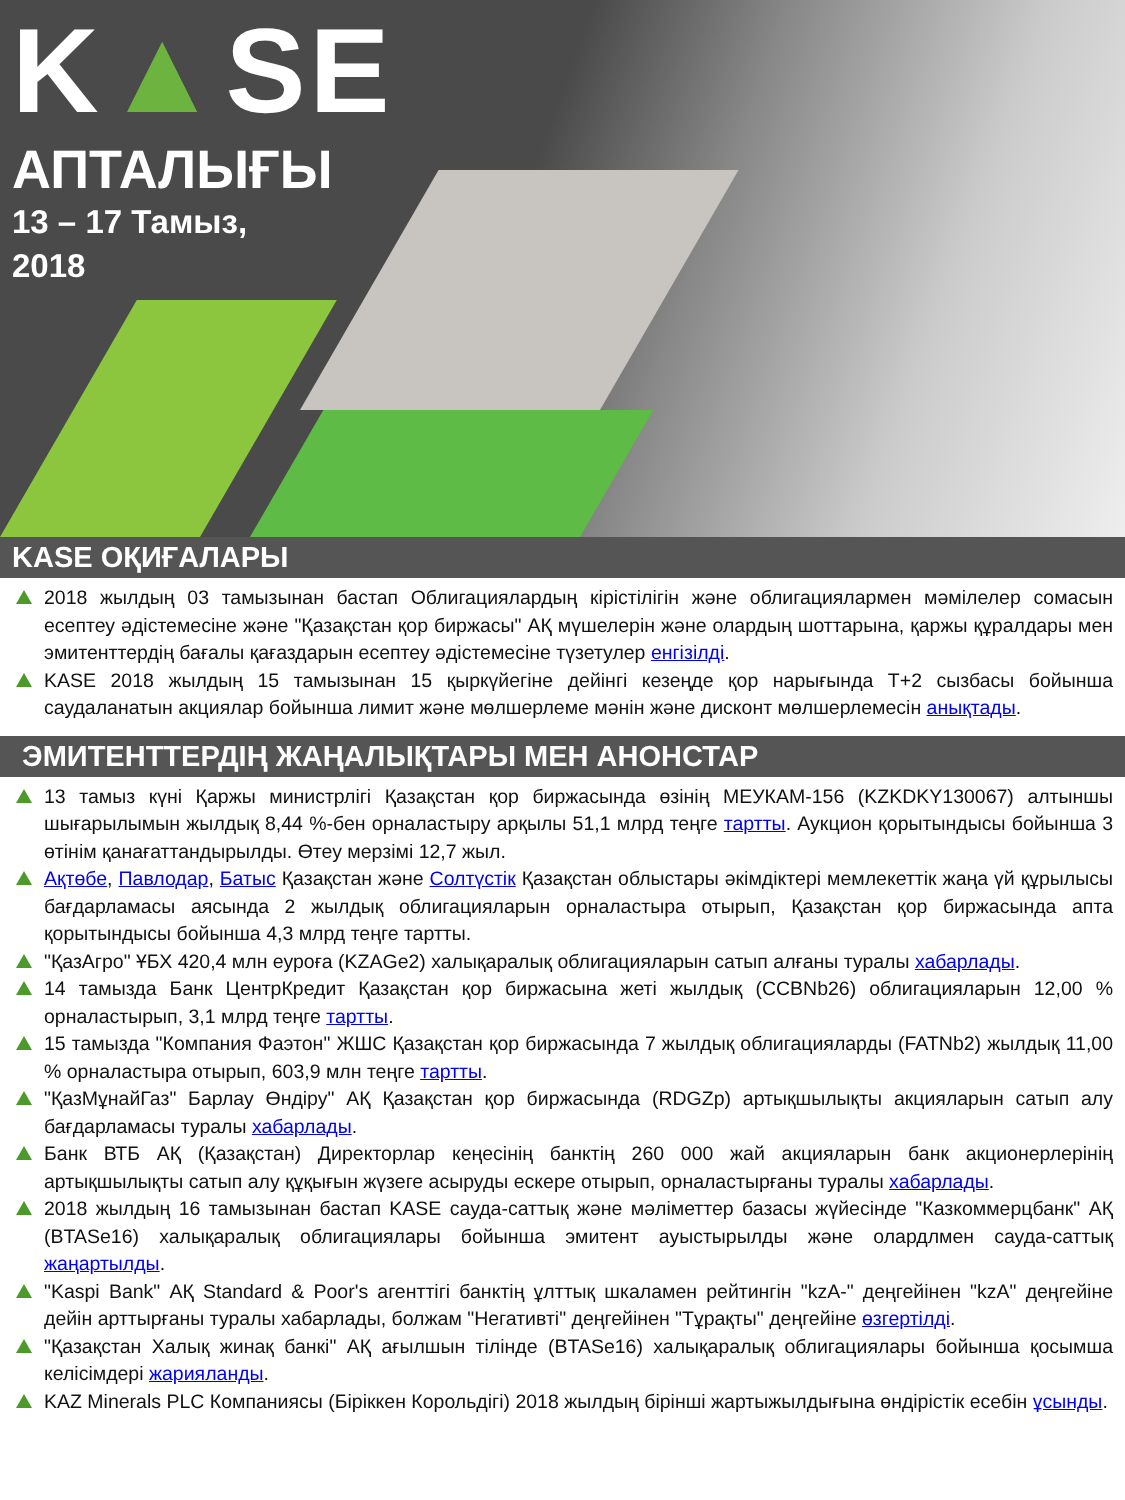K▲SE
АПТАЛЫҒЫ
13 – 17 Тамыз,
2018
KASE ОҚИҒАЛАРЫ
2018 жылдың 03 тамызынан бастап Облигациялардың кірістілігін және облигациялармен мәмілелер сомасын есептеу әдістемесіне және "Қазақстан қор биржасы" АҚ мүшелерін және олардың шоттарына, қаржы құралдары мен эмитенттердің бағалы қағаздарын есептеу әдістемесіне түзетулер енгізілді.
KASE 2018 жылдың 15 тамызынан 15 қыркүйегіне дейінгі кезеңде қор нарығында Т+2 сызбасы бойынша саудаланатын акциялар бойынша лимит және мөлшерлеме мәнін және дисконт мөлшерлемесін анықтады.
ЭМИТЕНТТЕРДІҢ ЖАҢАЛЫҚТАРЫ МЕН АНОНСТАР
13 тамыз күні Қаржы министрлігі Қазақстан қор биржасында өзінің МЕУКАМ-156 (KZKDKY130067) алтыншы шығарылымын жылдық 8,44 %-бен орналастыру арқылы 51,1 млрд теңге тартты. Аукцион қорытындысы бойынша 3 өтінім қанағаттандырылды. Өтеу мерзімі 12,7 жыл.
Ақтөбе, Павлодар, Батыс Қазақстан және Солтүстік Қазақстан облыстары әкімдіктері мемлекеттік жаңа үй құрылысы бағдарламасы аясында 2 жылдық облигацияларын орналастыра отырып, Қазақстан қор биржасында апта қорытындысы бойынша 4,3 млрд теңге тартты.
"ҚазАгро" ҰБХ 420,4 млн еуроға (KZAGe2) халықаралық облигацияларын сатып алғаны туралы хабарлады.
14 тамызда Банк ЦентрКредит Қазақстан қор биржасына жеті жылдық (CCBNb26) облигацияларын 12,00 % орналастырып, 3,1 млрд теңге тартты.
15 тамызда "Компания Фаэтон" ЖШС Қазақстан қор биржасында 7 жылдық облигацияларды (FATNb2) жылдық 11,00 % орналастыра отырып, 603,9 млн теңге тартты.
"ҚазМұнайГаз" Барлау Өндіру" АҚ Қазақстан қор биржасында (RDGZp) артықшылықты акцияларын сатып алу бағдарламасы туралы хабарлады.
Банк ВТБ АҚ (Қазақстан) Директорлар кеңесінің банктің 260 000 жай акцияларын банк акционерлерінің артықшылықты сатып алу құқығын жүзеге асыруды ескере отырып, орналастырғаны туралы хабарлады.
2018 жылдың 16 тамызынан бастап KASE сауда-саттық және мәліметтер базасы жүйесінде "Казкоммерцбанк" АҚ (BTASe16) халықаралық облигациялары бойынша эмитент ауыстырылды және олардлмен сауда-саттық жаңартылды.
"Kaspi Bank" АҚ Standard & Poor's агенттігі банктің ұлттық шкаламен рейтингін "kzA-" деңгейінен "kzA" деңгейіне дейін арттырғаны туралы хабарлады, болжам "Негативті" деңгейінен "Тұрақты" деңгейіне өзгертілді.
"Қазақстан Халық жинақ банкі" АҚ ағылшын тілінде (BTASe16) халықаралық облигациялары бойынша қосымша келісімдері жарияланды.
KAZ Minerals PLC Компаниясы (Біріккен Корольдігі) 2018 жылдың бірінші жартыжылдығына өндірістік есебін ұсынды.